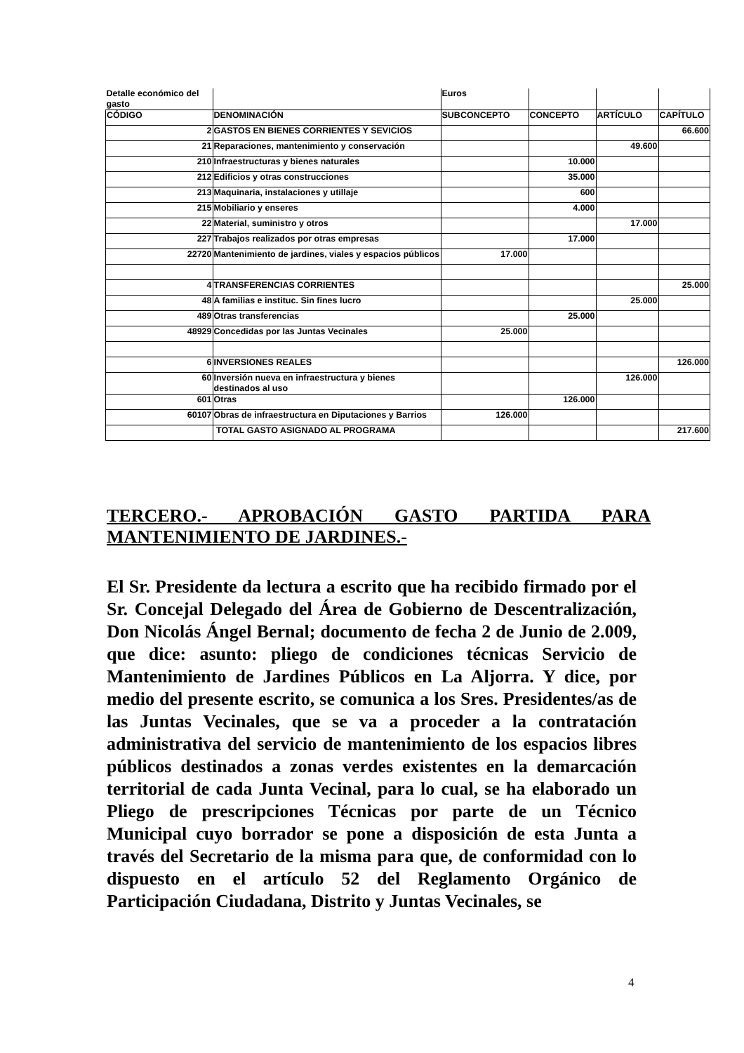| Detalle económico del gasto | | Euros | | | |
| CÓDIGO | DENOMINACIÓN | SUBCONCEPTO | CONCEPTO | ARTÍCULO | CAPÍTULO |
| 2 | GASTOS EN BIENES CORRIENTES Y SEVICIOS | | | | 66.600 |
| 21 | Reparaciones, mantenimiento y conservación | | | 49.600 | |
| 210 | Infraestructuras y bienes naturales | | 10.000 | | |
| 212 | Edificios y otras construcciones | | 35.000 | | |
| 213 | Maquinaria, instalaciones y utillaje | | 600 | | |
| 215 | Mobiliario y enseres | | 4.000 | | |
| 22 | Material, suministro y otros | | | 17.000 | |
| 227 | Trabajos realizados por otras empresas | | 17.000 | | |
| 22720 | Mantenimiento de jardines, viales y espacios públicos | 17.000 | | | |
| 4 | TRANSFERENCIAS CORRIENTES | | | | 25.000 |
| 48 | A familias e instituc. Sin fines lucro | | | 25.000 | |
| 489 | Otras transferencias | | 25.000 | | |
| 48929 | Concedidas por las Juntas Vecinales | 25.000 | | | |
| 6 | INVERSIONES REALES | | | | 126.000 |
| 60 | Inversión nueva en infraestructura y bienes destinados al uso | | | 126.000 | |
| 601 | Otras | | 126.000 | | |
| 60107 | Obras de infraestructura en Diputaciones y Barrios | 126.000 | | | |
| | TOTAL GASTO ASIGNADO AL PROGRAMA | | | | 217.600 |
TERCERO.- APROBACIÓN GASTO PARTIDA PARA
MANTENIMIENTO DE JARDINES.-
El Sr. Presidente da lectura a escrito que ha recibido firmado por el Sr. Concejal Delegado del Área de Gobierno de Descentralización, Don Nicolás Ángel Bernal; documento de fecha 2 de Junio de 2.009, que dice: asunto: pliego de condiciones técnicas Servicio de Mantenimiento de Jardines Públicos en La Aljorra. Y dice, por medio del presente escrito, se comunica a los Sres. Presidentes/as de las Juntas Vecinales, que se va a proceder a la contratación administrativa del servicio de mantenimiento de los espacios libres públicos destinados a zonas verdes existentes en la demarcación territorial de cada Junta Vecinal, para lo cual, se ha elaborado un Pliego de prescripciones Técnicas por parte de un Técnico Municipal cuyo borrador se pone a disposición de esta Junta a través del Secretario de la misma para que, de conformidad con lo dispuesto en el artículo 52 del Reglamento Orgánico de Participación Ciudadana, Distrito y Juntas Vecinales, se
4